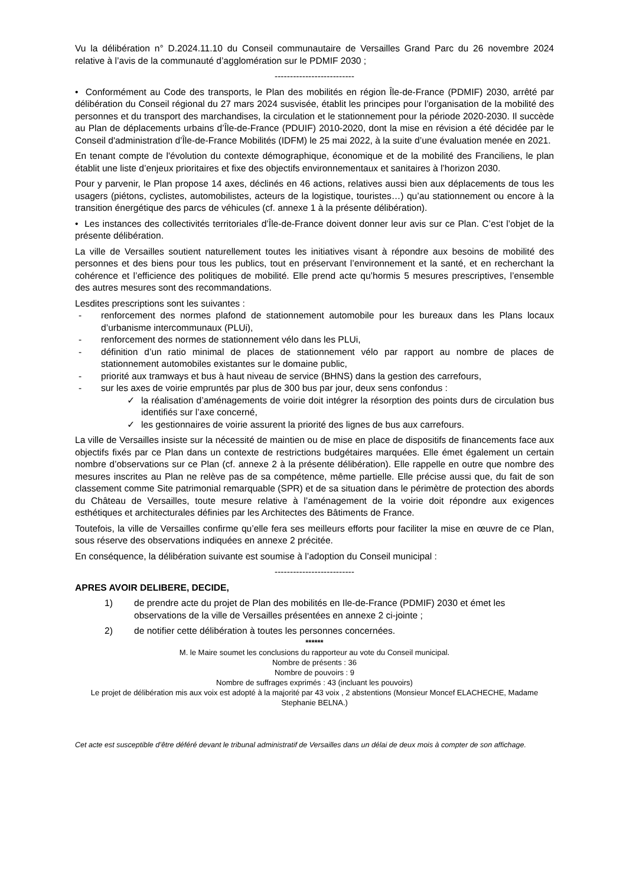Vu la délibération n° D.2024.11.10 du Conseil communautaire de Versailles Grand Parc du 26 novembre 2024 relative à l’avis de la communauté d’agglomération sur le PDMIF 2030 ;
--------------------------
• Conformément au Code des transports, le Plan des mobilités en région Île-de-France (PDMIF) 2030, arrêté par délibération du Conseil régional du 27 mars 2024 susvisée, établit les principes pour l’organisation de la mobilité des personnes et du transport des marchandises, la circulation et le stationnement pour la période 2020-2030. Il succède au Plan de déplacements urbains d’Île-de-France (PDUIF) 2010-2020, dont la mise en révision a été décidée par le Conseil d'administration d’Île-de-France Mobilités (IDFM) le 25 mai 2022, à la suite d’une évaluation menée en 2021.
En tenant compte de l'évolution du contexte démographique, économique et de la mobilité des Franciliens, le plan établit une liste d’enjeux prioritaires et fixe des objectifs environnementaux et sanitaires à l’horizon 2030.
Pour y parvenir, le Plan propose 14 axes, déclinés en 46 actions, relatives aussi bien aux déplacements de tous les usagers (piétons, cyclistes, automobilistes, acteurs de la logistique, touristes…) qu’au stationnement ou encore à la transition énergétique des parcs de véhicules (cf. annexe 1 à la présente délibération).
• Les instances des collectivités territoriales d’Île-de-France doivent donner leur avis sur ce Plan. C’est l’objet de la présente délibération.
La ville de Versailles soutient naturellement toutes les initiatives visant à répondre aux besoins de mobilité des personnes et des biens pour tous les publics, tout en préservant l’environnement et la santé, et en recherchant la cohérence et l’efficience des politiques de mobilité. Elle prend acte qu’hormis 5 mesures prescriptives, l’ensemble des autres mesures sont des recommandations.
Lesdites prescriptions sont les suivantes :
- renforcement des normes plafond de stationnement automobile pour les bureaux dans les Plans locaux d’urbanisme intercommunaux (PLUi),
- renforcement des normes de stationnement vélo dans les PLUi,
- définition d’un ratio minimal de places de stationnement vélo par rapport au nombre de places de stationnement automobiles existantes sur le domaine public,
- priorité aux tramways et bus à haut niveau de service (BHNS) dans la gestion des carrefours,
- sur les axes de voirie empruntés par plus de 300 bus par jour, deux sens confondus :
✓ la réalisation d’aménagements de voirie doit intégrer la résorption des points durs de circulation bus identifiés sur l’axe concerné,
✓ les gestionnaires de voirie assurent la priorité des lignes de bus aux carrefours.
La ville de Versailles insiste sur la nécessité de maintien ou de mise en place de dispositifs de financements face aux objectifs fixés par ce Plan dans un contexte de restrictions budgétaires marquées. Elle émet également un certain nombre d’observations sur ce Plan (cf. annexe 2 à la présente délibération). Elle rappelle en outre que nombre des mesures inscrites au Plan ne relève pas de sa compétence, même partielle. Elle précise aussi que, du fait de son classement comme Site patrimonial remarquable (SPR) et de sa situation dans le périmètre de protection des abords du Château de Versailles, toute mesure relative à l’aménagement de la voirie doit répondre aux exigences esthétiques et architecturales définies par les Architectes des Bâtiments de France.
Toutefois, la ville de Versailles confirme qu’elle fera ses meilleurs efforts pour faciliter la mise en œuvre de ce Plan, sous réserve des observations indiquées en annexe 2 précitée.
En conséquence, la délibération suivante est soumise à l’adoption du Conseil municipal :
--------------------------
APRES AVOIR DELIBERE, DECIDE,
1) de prendre acte du projet de Plan des mobilités en Ile-de-France (PDMIF) 2030 et émet les observations de la ville de Versailles présentées en annexe 2 ci-jointe ;
2) de notifier cette délibération à toutes les personnes concernées.
******
M. le Maire soumet les conclusions du rapporteur au vote du Conseil municipal.
Nombre de présents : 36
Nombre de pouvoirs : 9
Nombre de suffrages exprimés : 43 (incluant les pouvoirs)
Le projet de délibération mis aux voix est adopté à la majorité par 43 voix , 2 abstentions (Monsieur Moncef ELACHECHE, Madame Stephanie BELNA.)
Cet acte est susceptible d’être déféré devant le tribunal administratif de Versailles dans un délai de deux mois à compter de son affichage.